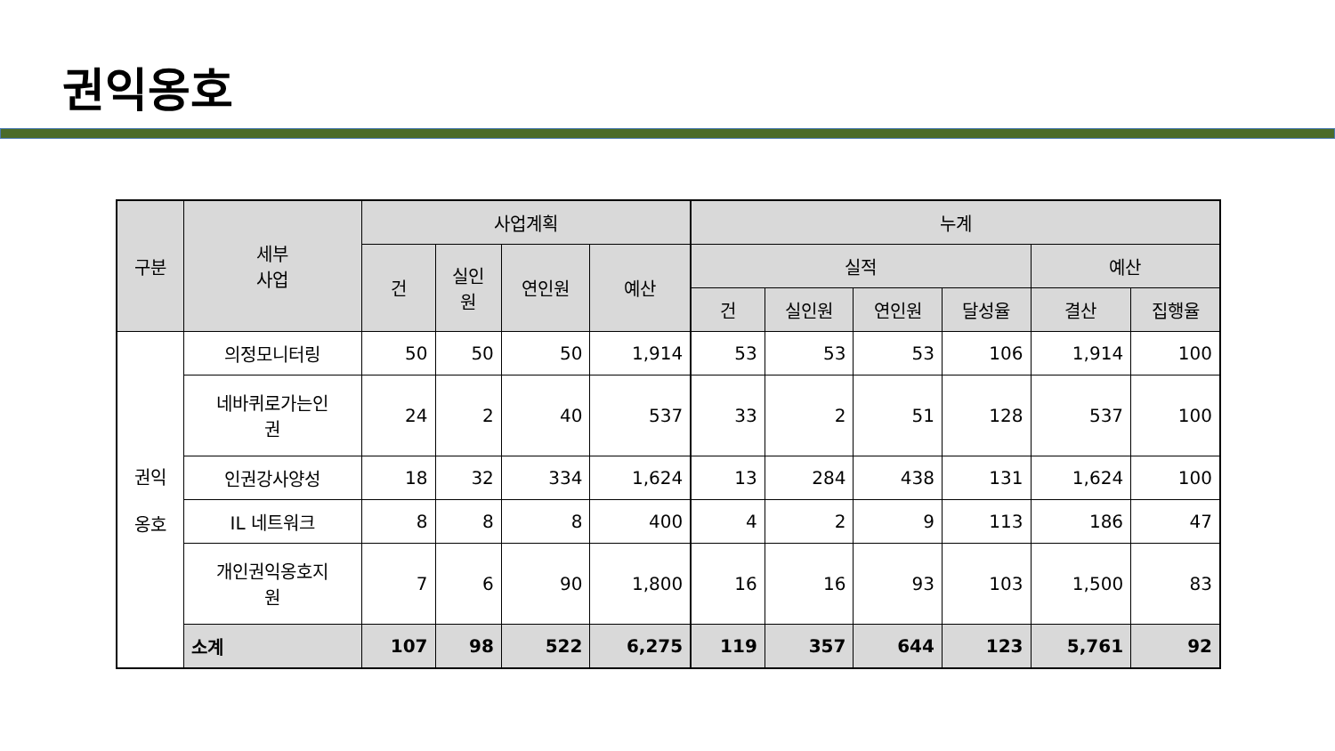권익옹호
| 구분 | 세부 사업 | 사업계획 | | | | 누계 | | | | | |
| --- | --- | --- | --- | --- | --- | --- | --- | --- | --- | --- | --- |
| | | 건 | 실인 원 | 연인원 | 예산 | 실적 | | | | 예산 | |
| | | | | | | 건 | 실인원 | 연인원 | 달성율 | 결산 | 집행율 |
| 권익 옹호 | 의정모니터링 | 50 | 50 | 50 | 1,914 | 53 | 53 | 53 | 106 | 1,914 | 100 |
| | 네바퀴로가는인 권 | 24 | 2 | 40 | 537 | 33 | 2 | 51 | 128 | 537 | 100 |
| | 인권강사양성 | 18 | 32 | 334 | 1,624 | 13 | 284 | 438 | 131 | 1,624 | 100 |
| | IL 네트워크 | 8 | 8 | 8 | 400 | 4 | 2 | 9 | 113 | 186 | 47 |
| | 개인권익옹호지 원 | 7 | 6 | 90 | 1,800 | 16 | 16 | 93 | 103 | 1,500 | 83 |
| | 소계 | 107 | 98 | 522 | 6,275 | 119 | 357 | 644 | 123 | 5,761 | 92 |